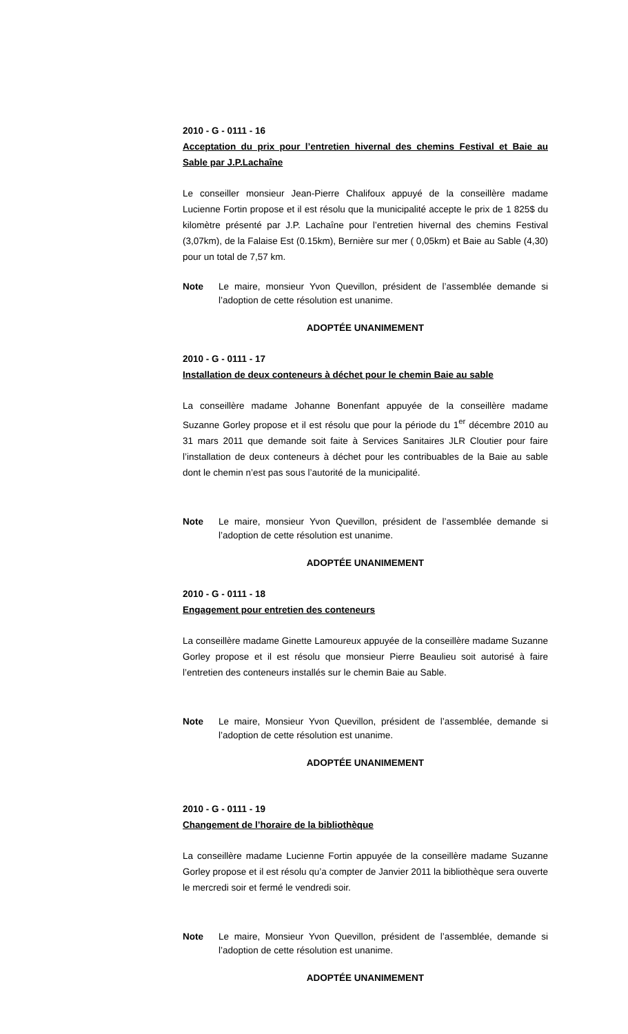2010 - G - 0111 - 16
Acceptation du prix pour l’entretien hivernal des chemins Festival et Baie au Sable par J.P.Lachaîne
Le conseiller monsieur Jean-Pierre Chalifoux appuyé de la conseillère madame Lucienne Fortin propose et il est résolu que la municipalité accepte le prix de 1 825$ du kilomètre présenté par J.P. Lachaîne pour l’entretien hivernal des chemins Festival (3,07km), de la Falaise Est (0.15km), Bernière sur mer ( 0,05km) et Baie au Sable (4,30) pour un total de 7,57 km.
Note Le maire, monsieur Yvon Quevillon, président de l’assemblée demande si l’adoption de cette résolution est unanime.
ADOPTÉE UNANIMEMENT
2010 - G - 0111 - 17
Installation de deux conteneurs à déchet pour le chemin Baie au sable
La conseillère madame Johanne Bonenfant appuyée de la conseillère madame Suzanne Gorley propose et il est résolu que pour la période du 1<sup>er</sup> décembre 2010 au 31 mars 2011 que demande soit faite à Services Sanitaires JLR Cloutier pour faire l’installation de deux conteneurs à déchet pour les contribuables de la Baie au sable dont le chemin n’est pas sous l’autorité de la municipalité.
Note Le maire, monsieur Yvon Quevillon, président de l’assemblée demande si l’adoption de cette résolution est unanime.
ADOPTÉE UNANIMEMENT
2010 - G - 0111 - 18
Engagement pour entretien des conteneurs
La conseillère madame Ginette Lamoureux appuyée de la conseillère madame Suzanne Gorley propose et il est résolu que monsieur Pierre Beaulieu soit autorisé à faire l’entretien des conteneurs installés sur le chemin Baie au Sable.
Note Le maire, Monsieur Yvon Quevillon, président de l’assemblée, demande si l’adoption de cette résolution est unanime.
ADOPTÉE UNANIMEMENT
2010 - G - 0111 - 19
Changement de l’horaire de la bibliothèque
La conseillère madame Lucienne Fortin appuyée de la conseillère madame Suzanne Gorley propose et il est résolu qu’a compter de Janvier 2011 la bibliothèque sera ouverte le mercredi soir et fermé le vendredi soir.
Note Le maire, Monsieur Yvon Quevillon, président de l’assemblée, demande si l’adoption de cette résolution est unanime.
ADOPTÉE UNANIMEMENT